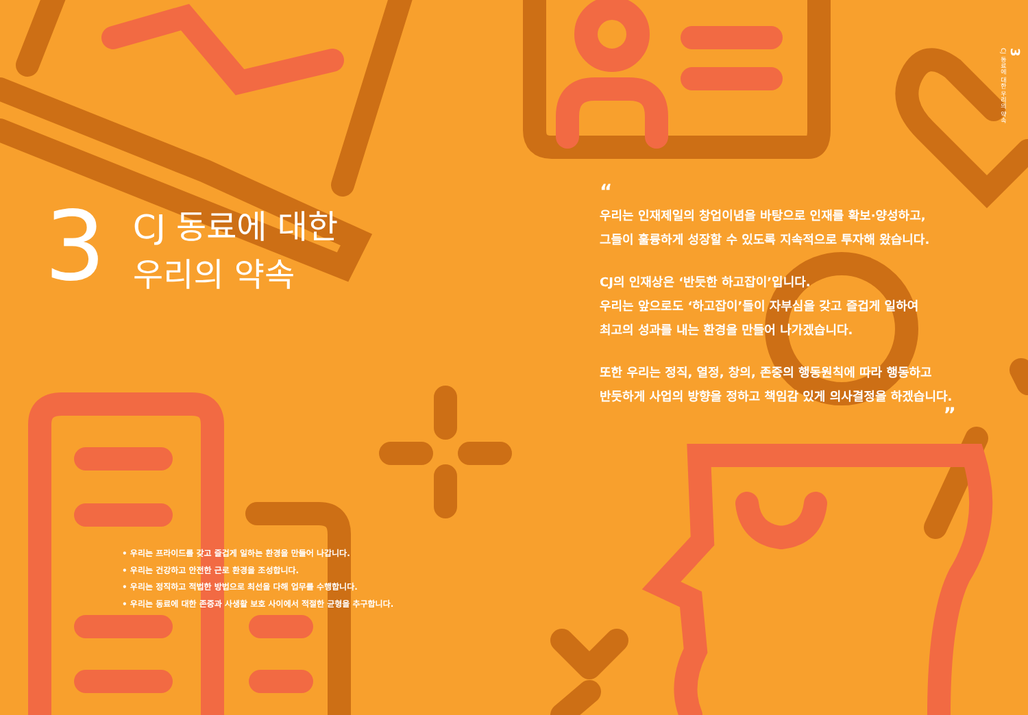3
CJ 동료에 대한
우리의 약속
“
우리는 인재제일의 창업이념을 바탕으로 인재를 확보·양성하고,
그들이 훌륭하게 성장할 수 있도록 지속적으로 투자해 왔습니다.
CJ의 인재상은 ‘반듯한 하고잡이’입니다.
우리는 앞으로도 ‘하고잡이’들이 자부심을 갖고 즐겁게 일하여
최고의 성과를 내는 환경을 만들어 나가겠습니다.
또한 우리는 정직, 열정, 창의, 존중의 행동원칙에 따라 행동하고
반듯하게 사업의 방향을 정하고 책임감 있게 의사결정을 하겠습니다.
”
• 우리는 프라이드를 갖고 즐겁게 일하는 환경을 만들어 나갑니다.
• 우리는 건강하고 안전한 근로 환경을 조성합니다.
• 우리는 정직하고 적법한 방법으로 최선을 다해 업무를 수행합니다.
• 우리는 동료에 대한 존중과 사생활 보호 사이에서 적절한 균형을 추구합니다.
3
CJ 동료에 대한 우리의 약속